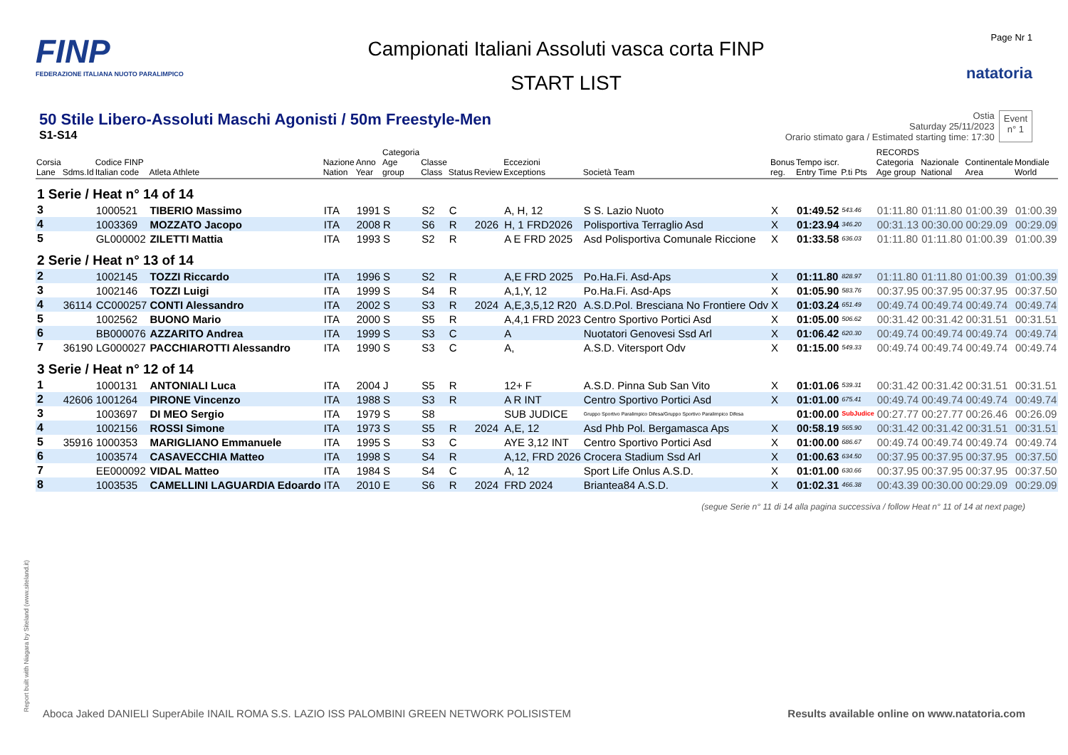FINP
FEDERAZIONE ITALIANA NUOTO PARALIMPICO
Campionati Italiani Assoluti vasca corta FINP
START LIST
Page Nr 1
natatoria
50 Stile Libero-Assoluti Maschi Agonisti / 50m Freestyle-Men
S1-S14
Ostia
Saturday 25/11/2023
Orario stimato gara / Estimated starting time: 17:30
Event
n° 1
| Corsia Lane | Sdms.Id | Codice FINP Italian code | Atleta Athlete | Nazione Nation | Anno Year | Categoria Age group | Classe Class | Status | Review | Eccezioni Exceptions | Società Team | Bonus reg. | Tempo iscr. Entry Time | P.ti Pts | RECORDS Categoria Age group | Nazionale National | Continentale Area | Mondiale World |
| --- | --- | --- | --- | --- | --- | --- | --- | --- | --- | --- | --- | --- | --- | --- | --- | --- | --- | --- |
| 1 Serie / Heat n° 14 of 14 | | | | | | | | | | | | | | | | | | |
| 3 | | 1000521 | TIBERIO Massimo | ITA | 1991 | S | S2 | C | | A, H, 12 | S S. Lazio Nuoto | X | 01:49.52 | 543.46 | 01:11.80 | 01:11.80 | 01:00.39 | 01:00.39 |
| 4 | | 1003369 | MOZZATO Jacopo | ITA | 2008 | R | S6 | R | 2026 | H, 1 FRD2026 | Polisportiva Terraglio Asd | X | 01:23.94 | 346.20 | 00:31.13 | 00:30.00 | 00:29.09 | 00:29.09 |
| 5 | | GL000002 | ZILETTI Mattia | ITA | 1993 | S | S2 | R | | A E FRD 2025 | Asd Polisportiva Comunale Riccione | X | 01:33.58 | 636.03 | 01:11.80 | 01:11.80 | 01:00.39 | 01:00.39 |
| 2 Serie / Heat n° 13 of 14 | | | | | | | | | | | | | | | | | | |
| 2 | | 1002145 | TOZZI Riccardo | ITA | 1996 | S | S2 | R | | A,E FRD 2025 | Po.Ha.Fi. Asd-Aps | X | 01:11.80 | 828.97 | 01:11.80 | 01:11.80 | 01:00.39 | 01:00.39 |
| 3 | | 1002146 | TOZZI Luigi | ITA | 1999 | S | S4 | R | | A,1,Y, 12 | Po.Ha.Fi. Asd-Aps | X | 01:05.90 | 583.76 | 00:37.95 | 00:37.95 | 00:37.95 | 00:37.50 |
| 4 | 36114 | CC000257 | CONTI Alessandro | ITA | 2002 | S | S3 | R | 2024 | A,E,3,5,12 R20 | A.S.D.Pol. Bresciana No Frontiere Odv | X | 01:03.24 | 651.49 | 00:49.74 | 00:49.74 | 00:49.74 | 00:49.74 |
| 5 | | 1002562 | BUONO Mario | ITA | 2000 | S | S5 | R | | A,4,1 FRD 2023 | Centro Sportivo Portici Asd | X | 01:05.00 | 506.62 | 00:31.42 | 00:31.42 | 00:31.51 | 00:31.51 |
| 6 | | BB000076 | AZZARITO Andrea | ITA | 1999 | S | S3 | C | | A | Nuotatori Genovesi Ssd Arl | X | 01:06.42 | 620.30 | 00:49.74 | 00:49.74 | 00:49.74 | 00:49.74 |
| 7 | 36190 | LG000027 | PACCHIAROTTI Alessandro | ITA | 1990 | S | S3 | C | | A, | A.S.D. Vitersport Odv | X | 01:15.00 | 549.33 | 00:49.74 | 00:49.74 | 00:49.74 | 00:49.74 |
| 3 Serie / Heat n° 12 of 14 | | | | | | | | | | | | | | | | | | |
| 1 | | 1000131 | ANTONIALI Luca | ITA | 2004 | J | S5 | R | | 12+ F | A.S.D. Pinna Sub San Vito | X | 01:01.06 | 539.31 | 00:31.42 | 00:31.42 | 00:31.51 | 00:31.51 |
| 2 | 42606 | 1001264 | PIRONE Vincenzo | ITA | 1988 | S | S3 | R | | A R INT | Centro Sportivo Portici Asd | X | 01:01.00 | 675.41 | 00:49.74 | 00:49.74 | 00:49.74 | 00:49.74 |
| 3 | | 1003697 | DI MEO Sergio | ITA | 1979 | S | S8 | | | SUB JUDICE | Gruppo Sportivo Paralimpico Difesa/Gruppo Sportivo Paralimpico Difesa | | 01:00.00 | SubJudice | 00:27.77 | 00:27.77 | 00:26.46 | 00:26.09 |
| 4 | | 1002156 | ROSSI Simone | ITA | 1973 | S | S5 | R | 2024 | A,E, 12 | Asd Phb Pol. Bergamasca Aps | X | 00:58.19 | 565.90 | 00:31.42 | 00:31.42 | 00:31.51 | 00:31.51 |
| 5 | 35916 | 1000353 | MARIGLIANO Emmanuele | ITA | 1995 | S | S3 | C | | AYE 3,12 INT | Centro Sportivo Portici Asd | X | 01:00.00 | 686.67 | 00:49.74 | 00:49.74 | 00:49.74 | 00:49.74 |
| 6 | | 1003574 | CASAVECCHIA Matteo | ITA | 1998 | S | S4 | R | | A,12, FRD 2026 | Crocera Stadium Ssd Arl | X | 01:00.63 | 634.50 | 00:37.95 | 00:37.95 | 00:37.95 | 00:37.50 |
| 7 | | EE000092 | VIDAL Matteo | ITA | 1984 | S | S4 | C | | A, 12 | Sport Life Onlus A.S.D. | X | 01:01.00 | 630.66 | 00:37.95 | 00:37.95 | 00:37.95 | 00:37.50 |
| 8 | | 1003535 | CAMELLINI LAGUARDIA Edoardo | ITA | 2010 | E | S6 | R | 2024 | FRD 2024 | Briantea84 A.S.D. | X | 01:02.31 | 466.38 | 00:43.39 | 00:30.00 | 00:29.09 | 00:29.09 |
(segue Serie n° 11 di 14 alla pagina successiva / follow Heat n° 11 of 14 at next page)
Report built with Niagara by Siteland (www.siteland.it)
Aboca Jaked DANIELI SuperAbile INAIL ROMA S.S. LAZIO ISS PALOMBINI GREEN NETWORK POLISISTEM
Results available online on www.natatoria.com